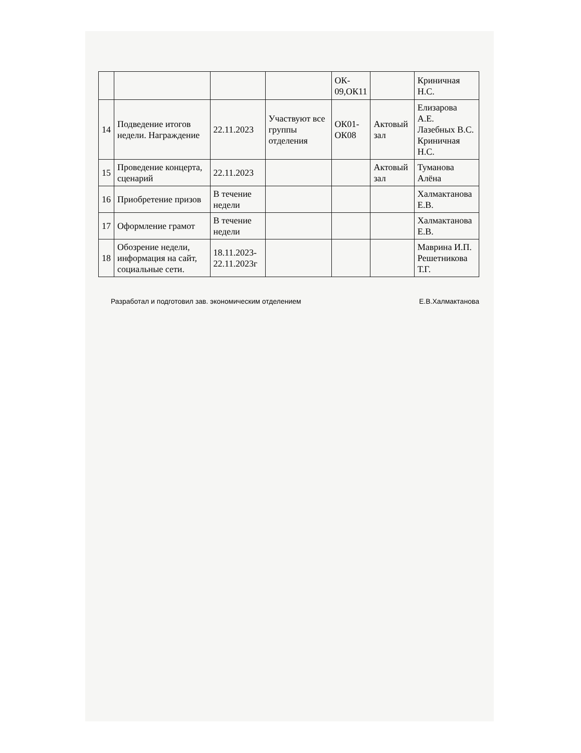| | | | | ОК- 09,ОК11 | | Криничная Н.С. |
| 14 | Подведение итогов недели. Награждение | 22.11.2023 | Участвуют все группы отделения | ОК01- ОК08 | Актовый зал | Елизарова А.Е. Лазебных В.С. Криничная Н.С. |
| 15 | Проведение концерта, сценарий | 22.11.2023 | | | Актовый зал | Туманова Алёна |
| 16 | Приобретение призов | В течение недели | | | | Халмактанова Е.В. |
| 17 | Оформление грамот | В течение недели | | | | Халмактанова Е.В. |
| 18 | Обозрение недели, информация на сайт, социальные сети. | 18.11.2023- 22.11.2023г | | | | Маврина И.П. Решетникова Т.Г. |
Разработал и подготовил зав. экономическим отделением Е.В.Халмактанова